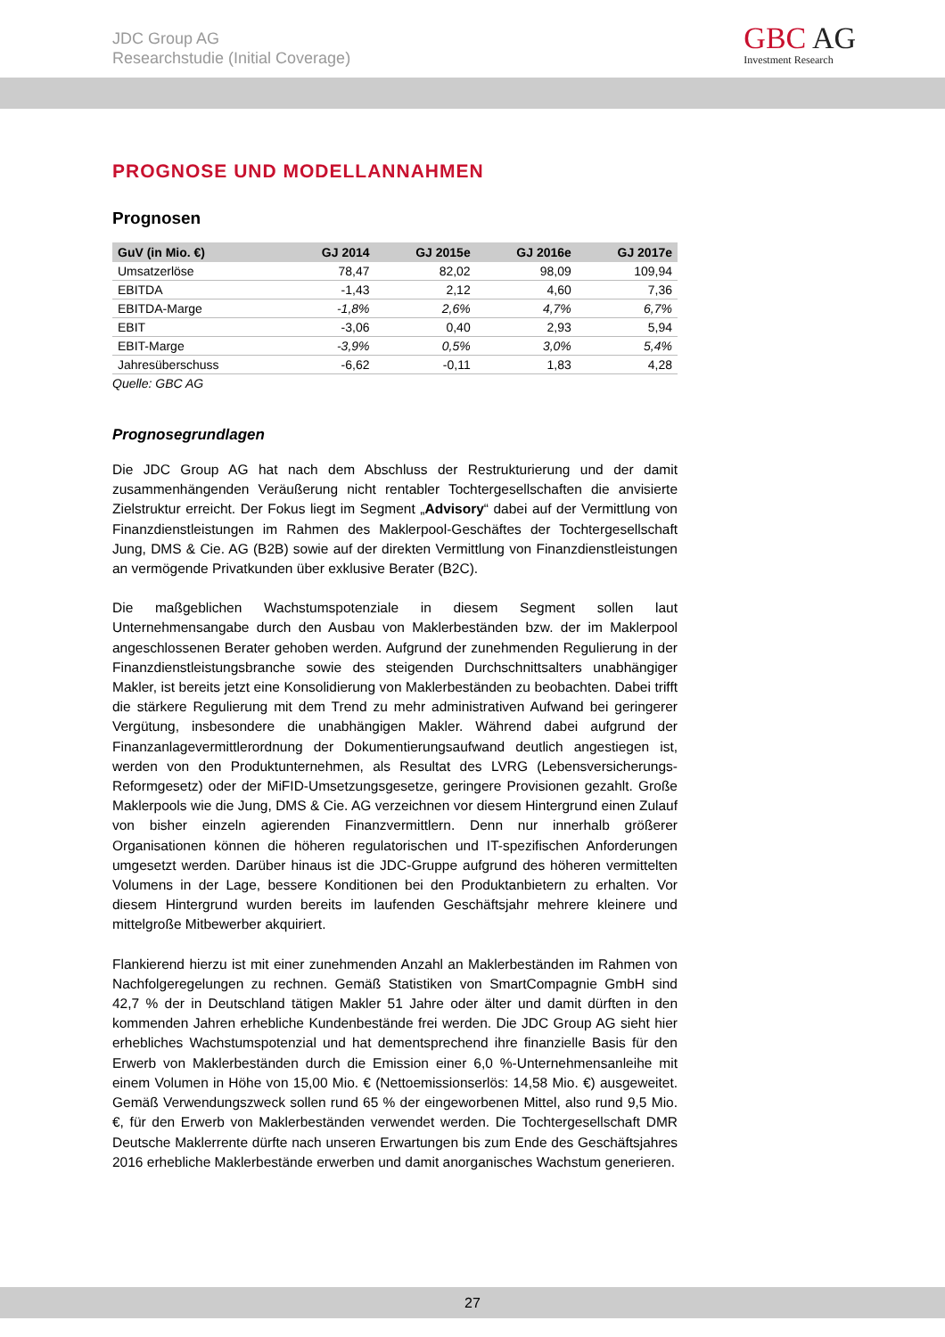JDC Group AG
Researchstudie (Initial Coverage)
GBC AG
Investment Research
PROGNOSE UND MODELLANNAHMEN
Prognosen
| GuV (in Mio. €) | GJ 2014 | GJ 2015e | GJ 2016e | GJ 2017e |
| --- | --- | --- | --- | --- |
| Umsatzerlöse | 78,47 | 82,02 | 98,09 | 109,94 |
| EBITDA | -1,43 | 2,12 | 4,60 | 7,36 |
| EBITDA-Marge | -1,8% | 2,6% | 4,7% | 6,7% |
| EBIT | -3,06 | 0,40 | 2,93 | 5,94 |
| EBIT-Marge | -3,9% | 0,5% | 3,0% | 5,4% |
| Jahresüberschuss | -6,62 | -0,11 | 1,83 | 4,28 |
Quelle: GBC AG
Prognosegrundlagen
Die JDC Group AG hat nach dem Abschluss der Restrukturierung und der damit zusammenhängenden Veräußerung nicht rentabler Tochtergesellschaften die anvisierte Zielstruktur erreicht. Der Fokus liegt im Segment „Advisory“ dabei auf der Vermittlung von Finanzdienstleistungen im Rahmen des Maklerpool-Geschäftes der Tochtergesellschaft Jung, DMS & Cie. AG (B2B) sowie auf der direkten Vermittlung von Finanzdienstleistungen an vermögende Privatkunden über exklusive Berater (B2C).
Die maßgeblichen Wachstumspotenziale in diesem Segment sollen laut Unternehmensangabe durch den Ausbau von Maklerbeständen bzw. der im Maklerpool angeschlossenen Berater gehoben werden. Aufgrund der zunehmenden Regulierung in der Finanzdienstleistungsbranche sowie des steigenden Durchschnittsalters unabhängiger Makler, ist bereits jetzt eine Konsolidierung von Maklerbeständen zu beobachten. Dabei trifft die stärkere Regulierung mit dem Trend zu mehr administrativen Aufwand bei geringerer Vergütung, insbesondere die unabhängigen Makler. Während dabei aufgrund der Finanzanlagevermittlerordnung der Dokumentierungsaufwand deutlich angestiegen ist, werden von den Produktunternehmen, als Resultat des LVRG (Lebensversicherungs-Reformgesetz) oder der MiFID-Umsetzungsgesetze, geringere Provisionen gezahlt. Große Maklerpools wie die Jung, DMS & Cie. AG verzeichnen vor diesem Hintergrund einen Zulauf von bisher einzeln agierenden Finanzvermittlern. Denn nur innerhalb größerer Organisationen können die höheren regulatorischen und IT-spezifischen Anforderungen umgesetzt werden. Darüber hinaus ist die JDC-Gruppe aufgrund des höheren vermittelten Volumens in der Lage, bessere Konditionen bei den Produktanbietern zu erhalten. Vor diesem Hintergrund wurden bereits im laufenden Geschäftsjahr mehrere kleinere und mittelgroße Mitbewerber akquiriert.
Flankierend hierzu ist mit einer zunehmenden Anzahl an Maklerbeständen im Rahmen von Nachfolgeregelungen zu rechnen. Gemäß Statistiken von SmartCompagnie GmbH sind 42,7 % der in Deutschland tätigen Makler 51 Jahre oder älter und damit dürften in den kommenden Jahren erhebliche Kundenbestände frei werden. Die JDC Group AG sieht hier erhebliches Wachstumspotenzial und hat dementsprechend ihre finanzielle Basis für den Erwerb von Maklerbeständen durch die Emission einer 6,0 %-Unternehmensanleihe mit einem Volumen in Höhe von 15,00 Mio. € (Nettoemissionserlös: 14,58 Mio. €) ausgeweitet. Gemäß Verwendungszweck sollen rund 65 % der eingeworbenen Mittel, also rund 9,5 Mio. €, für den Erwerb von Maklerbeständen verwendet werden. Die Tochtergesellschaft DMR Deutsche Maklerrente dürfte nach unseren Erwartungen bis zum Ende des Geschäftsjahres 2016 erhebliche Maklerbestände erwerben und damit anorganisches Wachstum generieren.
27